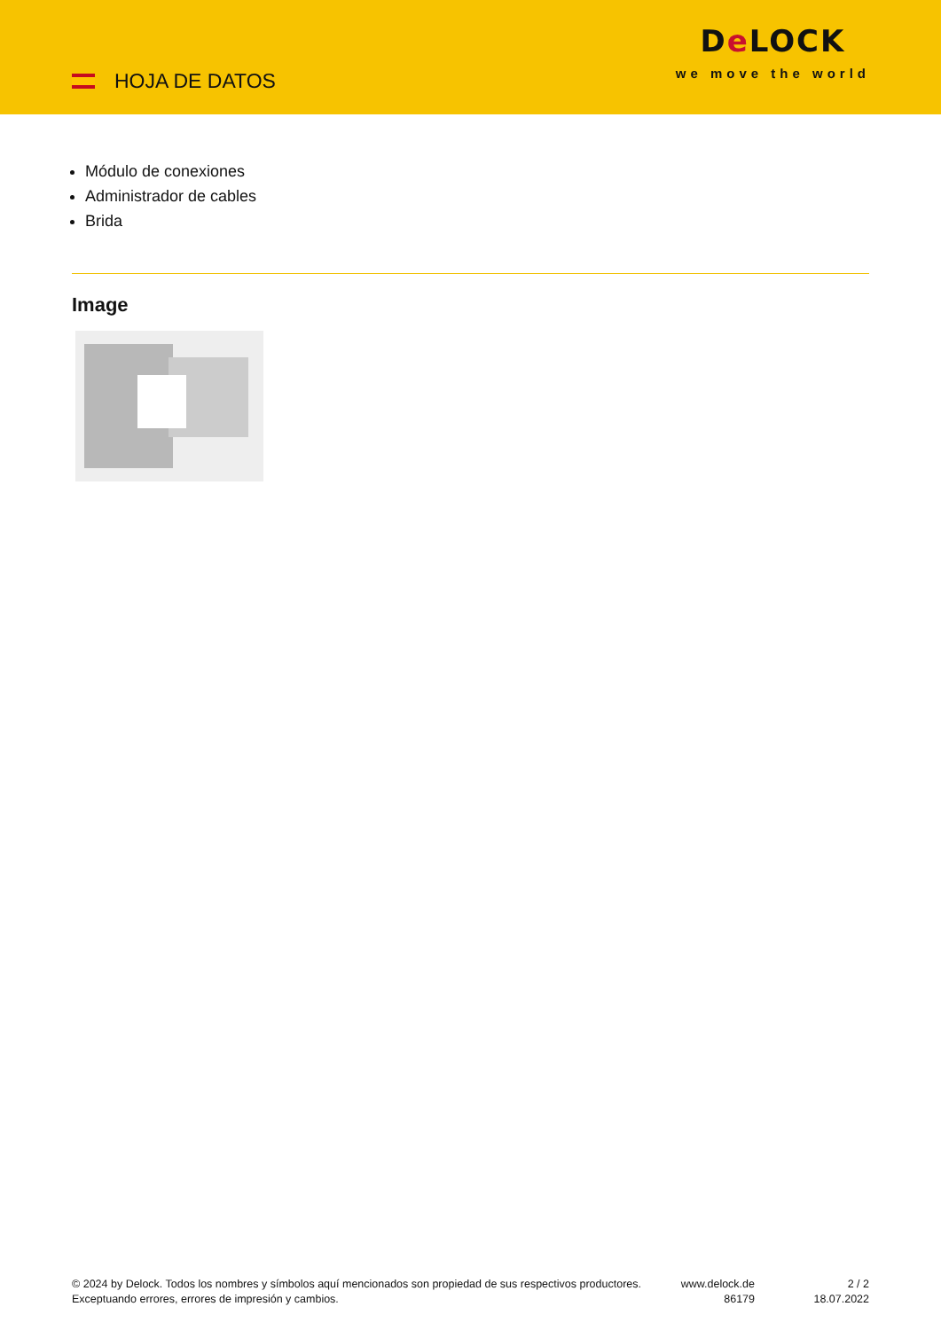HOJA DE DATOS
De LOCK
we move the world
Módulo de conexiones
Administrador de cables
Brida
Image
© 2024 by Delock. Todos los nombres y símbolos aquí mencionados son propiedad de sus respectivos productores. Exceptuando errores, errores de impresión y cambios.
www.delock.de
86179
2 / 2
18.07.2022